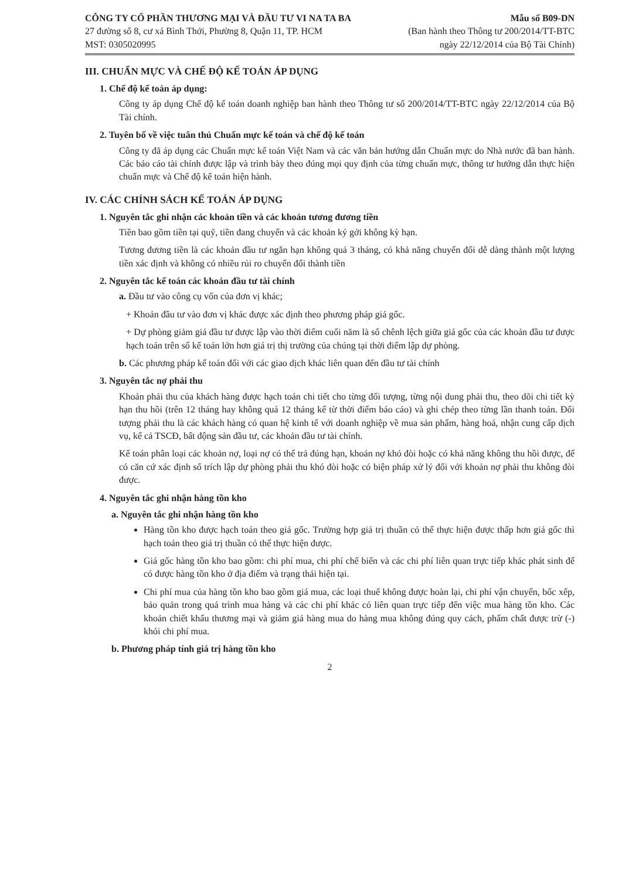CÔNG TY CỔ PHẦN THƯƠNG MẠI VÀ ĐẦU TƯ VI NA TA BA
27 đường số 8, cư xá Bình Thới, Phường 8, Quận 11, TP. HCM
MST: 0305020995
Mẫu số B09-DN
(Ban hành theo Thông tư 200/2014/TT-BTC
ngày 22/12/2014 của Bộ Tài Chính)
III. CHUẨN MỰC VÀ CHẾ ĐỘ KẾ TOÁN ÁP DỤNG
1. Chế độ kế toán áp dụng:
Công ty áp dụng Chế độ kế toán doanh nghiệp ban hành theo Thông tư số 200/2014/TT-BTC ngày 22/12/2014 của Bộ Tài chính.
2. Tuyên bố về việc tuân thủ Chuẩn mực kế toán và chế độ kế toán
Công ty đã áp dụng các Chuẩn mực kế toán Việt Nam và các văn bản hướng dẫn Chuẩn mực do Nhà nước đã ban hành. Các báo cáo tài chính được lập và trình bày theo đúng mọi quy định của từng chuẩn mực, thông tư hướng dẫn thực hiện chuẩn mực và Chế độ kế toán hiện hành.
IV. CÁC CHÍNH SÁCH KẾ TOÁN ÁP DỤNG
1. Nguyên tắc ghi nhận các khoản tiền và các khoản tương đương tiền
Tiền bao gồm tiền tại quỹ, tiền đang chuyển và các khoản ký gởi không kỳ hạn.
Tương đương tiền là các khoản đầu tư ngắn hạn không quá 3 tháng, có khả năng chuyển đổi dễ dàng thành một lượng tiền xác định và không có nhiều rủi ro chuyển đổi thành tiền
2. Nguyên tắc kế toán các khoản đầu tư tài chính
a. Đầu tư vào công cụ vốn của đơn vị khác;
+ Khoản đầu tư vào đơn vị khác được xác định theo phương pháp giá gốc.
+ Dự phòng giảm giá đầu tư được lập vào thời điểm cuối năm là số chênh lệch giữa giá gốc của các khoản đầu tư được hạch toán trên sổ kế toán lớn hơn giá trị thị trường của chúng tại thời điểm lập dự phòng.
b. Các phương pháp kế toán đối với các giao dịch khác liên quan đến đầu tư tài chính
3. Nguyên tắc nợ phải thu
Khoản phải thu của khách hàng được hạch toán chi tiết cho từng đối tượng, từng nội dung phải thu, theo dõi chi tiết kỳ hạn thu hồi (trên 12 tháng hay không quá 12 tháng kể từ thời điểm báo cáo) và ghi chép theo từng lần thanh toán. Đối tượng phải thu là các khách hàng có quan hệ kinh tế với doanh nghiệp về mua sản phẩm, hàng hoá, nhận cung cấp dịch vụ, kể cả TSCĐ, bất động sản đầu tư, các khoản đầu tư tài chính.
Kế toán phân loại các khoản nợ, loại nợ có thể trả đúng hạn, khoản nợ khó đòi hoặc có khả năng không thu hồi được, để có căn cứ xác định số trích lập dự phòng phải thu khó đòi hoặc có biện pháp xử lý đối với khoản nợ phải thu không đòi được.
4. Nguyên tắc ghi nhận hàng tồn kho
a. Nguyên tắc ghi nhận hàng tồn kho
Hàng tồn kho được hạch toán theo giá gốc. Trường hợp giá trị thuần có thể thực hiện được thấp hơn giá gốc thì hạch toán theo giá trị thuần có thể thực hiện được.
Giá gốc hàng tồn kho bao gồm: chi phí mua, chi phí chế biến và các chi phí liên quan trực tiếp khác phát sinh để có được hàng tồn kho ở địa điểm và trạng thái hiện tại.
Chi phí mua của hàng tồn kho bao gồm giá mua, các loại thuế không được hoàn lại, chi phí vận chuyển, bốc xếp, bảo quản trong quá trình mua hàng và các chi phí khác có liên quan trực tiếp đến việc mua hàng tồn kho. Các khoản chiết khấu thương mại và giảm giá hàng mua do hàng mua không đúng quy cách, phẩm chất được trừ (-) khỏi chi phí mua.
b. Phương pháp tính giá trị hàng tồn kho
2